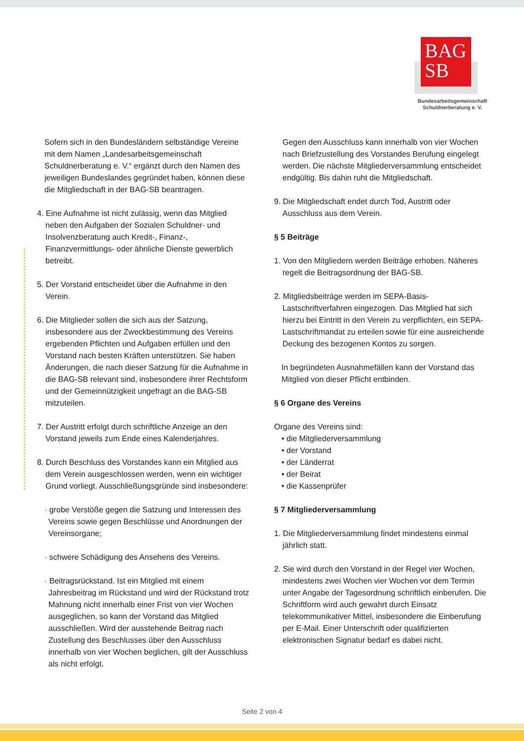BAG
SB
Bundesarbeitsgemeinschaft
Schuldnerberatung e. V.
Sofern sich in den Bundesländern selbständige Vereine mit dem Namen „Landesarbeitsgemeinschaft Schuldnerberatung e. V.“ ergänzt durch den Namen des jeweiligen Bundeslandes gegründet haben, können diese die Mitgliedschaft in der BAG-SB beantragen.
4. Eine Aufnahme ist nicht zulässig, wenn das Mitglied neben den Aufgaben der Sozialen Schuldner- und Insolvenzberatung auch Kredit-, Finanz-, Finanzvermittlungs- oder ähnliche Dienste gewerblich betreibt.
5. Der Vorstand entscheidet über die Aufnahme in den Verein.
6. Die Mitglieder sollen die sich aus der Satzung, insbesondere aus der Zweckbestimmung des Vereins ergebenden Pflichten und Aufgaben erfüllen und den Vorstand nach besten Kräften unterstützen. Sie haben Änderungen, die nach dieser Satzung für die Aufnahme in die BAG-SB relevant sind, insbesondere ihrer Rechtsform und der Gemeinnützigkeit ungefragt an die BAG-SB mitzuteilen.
7. Der Austritt erfolgt durch schriftliche Anzeige an den Vorstand jeweils zum Ende eines Kalenderjahres.
8. Durch Beschluss des Vorstandes kann ein Mitglied aus dem Verein ausgeschlossen werden, wenn ein wichtiger Grund vorliegt. Ausschließungsgründe sind insbesondere:
· grobe Verstöße gegen die Satzung und Interessen des Vereins sowie gegen Beschlüsse und Anordnungen der Vereinsorgane;
· schwere Schädigung des Ansehens des Vereins.
· Beitragsrückstand. Ist ein Mitglied mit einem Jahresbeitrag im Rückstand und wird der Rückstand trotz Mahnung nicht innerhalb einer Frist von vier Wochen ausgeglichen, so kann der Vorstand das Mitglied ausschließen. Wird der ausstehende Beitrag nach Zustellung des Beschlusses über den Ausschluss innerhalb von vier Wochen beglichen, gilt der Ausschluss als nicht erfolgt.
Gegen den Ausschluss kann innerhalb von vier Wochen nach Briefzustellung des Vorstandes Berufung eingelegt werden. Die nächste Mitgliederversammlung entscheidet endgültig. Bis dahin ruht die Mitgliedschaft.
9. Die Mitgliedschaft endet durch Tod, Austritt oder Ausschluss aus dem Verein.
§ 5 Beiträge
1. Von den Mitgliedern werden Beiträge erhoben. Näheres regelt die Beitragsordnung der BAG-SB.
2. Mitgliedsbeiträge werden im SEPA-Basis-Lastschriftverfahren eingezogen. Das Mitglied hat sich hierzu bei Eintritt in den Verein zu verpflichten, ein SEPA-Lastschriftmandat zu erteilen sowie für eine ausreichende Deckung des bezogenen Kontos zu sorgen.
In begründeten Ausnahmefällen kann der Vorstand das Mitglied von dieser Pflicht entbinden.
§ 6 Organe des Vereins
Organe des Vereins sind:
• die Mitgliederversammlung
• der Vorstand
• der Länderrat
• der Beirat
• die Kassenprüfer
§ 7 Mitgliederversammlung
1. Die Mitgliederversammlung findet mindestens einmal jährlich statt.
2. Sie wird durch den Vorstand in der Regel vier Wochen, mindestens zwei Wochen vier Wochen vor dem Termin unter Angabe der Tagesordnung schriftlich einberufen. Die Schriftform wird auch gewahrt durch Einsatz telekommunikativer Mittel, insbesondere die Einberufung per E-Mail. Einer Unterschrift oder qualifizierten elektronischen Signatur bedarf es dabei nicht.
Seite 2 von 4